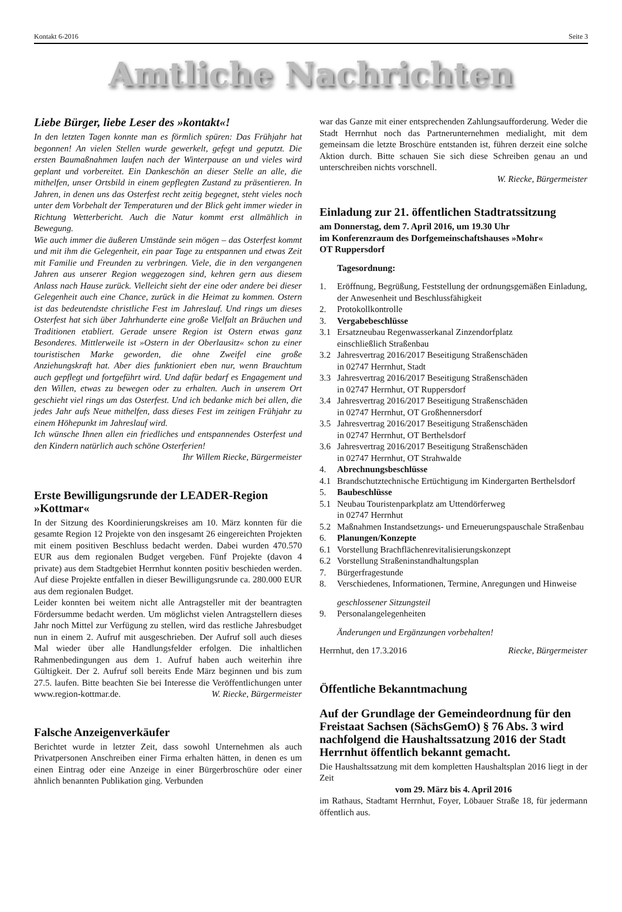Kontakt 6-2016 Seite 3
Amtliche Nachrichten
Liebe Bürger, liebe Leser des »kontakt«!
In den letzten Tagen konnte man es förmlich spüren: Das Frühjahr hat begonnen! An vielen Stellen wurde gewerkelt, gefegt und geputzt. Die ersten Baumaßnahmen laufen nach der Winterpause an und vieles wird geplant und vorbereitet. Ein Dankeschön an dieser Stelle an alle, die mithelfen, unser Ortsbild in einem gepflegten Zustand zu präsentieren. In Jahren, in denen uns das Osterfest recht zeitig begegnet, steht vieles noch unter dem Vorbehalt der Temperaturen und der Blick geht immer wieder in Richtung Wetterbericht. Auch die Natur kommt erst allmählich in Bewegung.
Wie auch immer die äußeren Umstände sein mögen – das Osterfest kommt und mit ihm die Gelegenheit, ein paar Tage zu entspannen und etwas Zeit mit Familie und Freunden zu verbringen. Viele, die in den vergangenen Jahren aus unserer Region weggezogen sind, kehren gern aus diesem Anlass nach Hause zurück. Vielleicht sieht der eine oder andere bei dieser Gelegenheit auch eine Chance, zurück in die Heimat zu kommen. Ostern ist das bedeutendste christliche Fest im Jahreslauf. Und rings um dieses Osterfest hat sich über Jahrhunderte eine große Vielfalt an Bräuchen und Traditionen etabliert. Gerade unsere Region ist Ostern etwas ganz Besonderes. Mittlerweile ist »Ostern in der Oberlausitz« schon zu einer touristischen Marke geworden, die ohne Zweifel eine große Anziehungskraft hat. Aber dies funktioniert eben nur, wenn Brauchtum auch gepflegt und fortgeführt wird. Und dafür bedarf es Engagement und den Willen, etwas zu bewegen oder zu erhalten. Auch in unserem Ort geschieht viel rings um das Osterfest. Und ich bedanke mich bei allen, die jedes Jahr aufs Neue mithelfen, dass dieses Fest im zeitigen Frühjahr zu einem Höhepunkt im Jahreslauf wird.
Ich wünsche Ihnen allen ein friedliches und entspannendes Osterfest und den Kindern natürlich auch schöne Osterferien!
Ihr Willem Riecke, Bürgermeister
Erste Bewilligungsrunde der LEADER-Region »Kottmar«
In der Sitzung des Koordinierungskreises am 10. März konnten für die gesamte Region 12 Projekte von den insgesamt 26 eingereichten Projekten mit einem positiven Beschluss bedacht werden. Dabei wurden 470.570 EUR aus dem regionalen Budget vergeben. Fünf Projekte (davon 4 private) aus dem Stadtgebiet Herrnhut konnten positiv beschieden werden. Auf diese Projekte entfallen in dieser Bewilligungsrunde ca. 280.000 EUR aus dem regionalen Budget.
Leider konnten bei weitem nicht alle Antragsteller mit der beantragten Fördersumme bedacht werden. Um möglichst vielen Antragstellern dieses Jahr noch Mittel zur Verfügung zu stellen, wird das restliche Jahresbudget nun in einem 2. Aufruf mit ausgeschrieben. Der Aufruf soll auch dieses Mal wieder über alle Handlungsfelder erfolgen. Die inhaltlichen Rahmenbedingungen aus dem 1. Aufruf haben auch weiterhin ihre Gültigkeit. Der 2. Aufruf soll bereits Ende März beginnen und bis zum 27.5. laufen. Bitte beachten Sie bei Interesse die Veröffentlichungen unter www.region-kottmar.de. W. Riecke, Bürgermeister
Falsche Anzeigenverkäufer
Berichtet wurde in letzter Zeit, dass sowohl Unternehmen als auch Privatpersonen Anschreiben einer Firma erhalten hätten, in denen es um einen Eintrag oder eine Anzeige in einer Bürgerbroschüre oder einer ähnlich benannten Publikation ging. Verbunden
war das Ganze mit einer entsprechenden Zahlungsaufforderung. Weder die Stadt Herrnhut noch das Partnerunternehmen medialight, mit dem gemeinsam die letzte Broschüre entstanden ist, führen derzeit eine solche Aktion durch. Bitte schauen Sie sich diese Schreiben genau an und unterschreiben nichts vorschnell.
W. Riecke, Bürgermeister
Einladung zur 21. öffentlichen Stadtratssitzung
am Donnerstag, dem 7. April 2016, um 19.30 Uhr
im Konferenzraum des Dorfgemeinschaftshauses »Mohr«
OT Ruppersdorf
Tagesordnung:
1. Eröffnung, Begrüßung, Feststellung der ordnungsgemäßen Einladung, der Anwesenheit und Beschlussfähigkeit
2. Protokollkontrolle
3. Vergabebeschlüsse
3.1 Ersatzneubau Regenwasserkanal Zinzendorfplatz
einschließlich Straßenbau
3.2 Jahresvertrag 2016/2017 Beseitigung Straßenschäden
in 02747 Herrnhut, Stadt
3.3 Jahresvertrag 2016/2017 Beseitigung Straßenschäden
in 02747 Herrnhut, OT Ruppersdorf
3.4 Jahresvertrag 2016/2017 Beseitigung Straßenschäden
in 02747 Herrnhut, OT Großhennersdorf
3.5 Jahresvertrag 2016/2017 Beseitigung Straßenschäden
in 02747 Herrnhut, OT Berthelsdorf
3.6 Jahresvertrag 2016/2017 Beseitigung Straßenschäden
in 02747 Herrnhut, OT Strahwalde
4. Abrechnungsbeschlüsse
4.1 Brandschutztechnische Ertüchtigung im Kindergarten Berthelsdorf
5. Baubeschlüsse
5.1 Neubau Touristenparkplatz am Uttendörferweg
in 02747 Herrnhut
5.2 Maßnahmen Instandsetzungs- und Erneuerungspauschale Straßenbau
6. Planungen/Konzepte
6.1 Vorstellung Brachflächenrevitalisierungskonzept
6.2 Vorstellung Straßeninstandhaltungsplan
7. Bürgerfragestunde
8. Verschiedenes, Informationen, Termine, Anregungen und Hinweise
geschlossener Sitzungsteil
9. Personalangelegenheiten
Änderungen und Ergänzungen vorbehalten!
Herrnhut, den 17.3.2016 Riecke, Bürgermeister
Öffentliche Bekanntmachung
Auf der Grundlage der Gemeindeordnung für den Freistaat Sachsen (SächsGemO) § 76 Abs. 3 wird nachfolgend die Haushaltssatzung 2016 der Stadt Herrnhut öffentlich bekannt gemacht.
Die Haushaltssatzung mit dem kompletten Haushaltsplan 2016 liegt in der Zeit
vom 29. März bis 4. April 2016
im Rathaus, Stadtamt Herrnhut, Foyer, Löbauer Straße 18, für jedermann öffentlich aus.